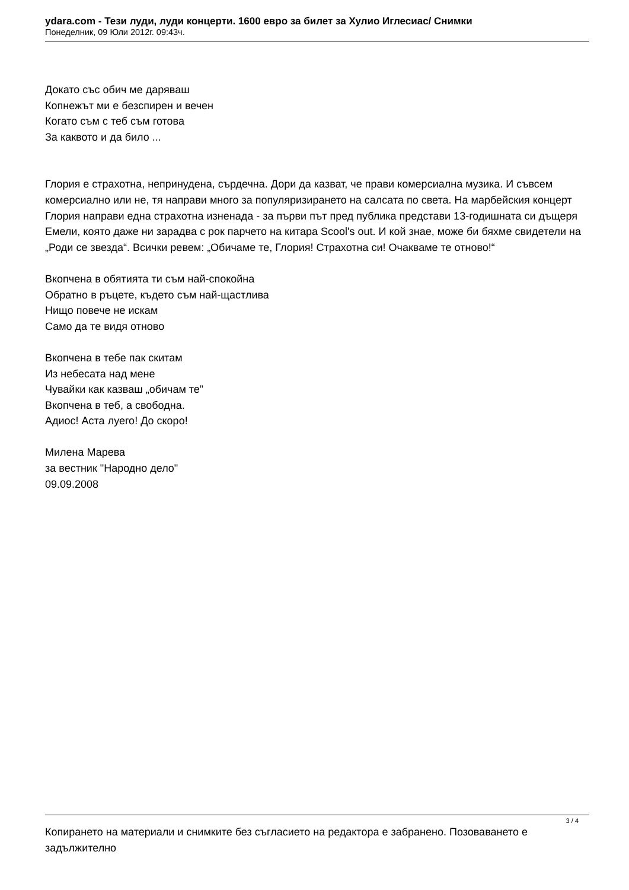ydara.com - Тези луди, луди концерти. 1600 евро за билет за Хулио Иглесиас/ Снимки
Понеделник, 09 Юли 2012г. 09:43ч.
Докато със обич ме даряваш
Копнежът ми е безспирен и вечен
Когато съм с теб съм готова
За каквото и да било ...
Глория е страхотна, непринудена, сърдечна. Дори да казват, че прави комерсиална музика. И съвсем комерсиално или не, тя направи много за популяризирането на салсата по света. На марбейския концерт Глория направи една страхотна изненада - за първи път пред публика представи 13-годишната си дъщеря Емели, която даже ни зарадва с рок парчето на китара Scool's out. И кой знае, може би бяхме свидетели на „Роди се звезда“. Всички ревем: „Обичаме те, Глория! Страхотна си! Очакваме те отново!“
Вкопчена в обятията ти съм най-спокойна
Обратно в ръцете, където съм най-щастлива
Нищо повече не искам
Само да те видя отново
Вкопчена в тебе пак скитам
Из небесата над мене
Чувайки как казваш „обичам те”
Вкопчена в теб, а свободна.
Адиос! Аста луего! До скоро!
Милена Марева
за вестник "Народно дело"
09.09.2008
Копирането на материали и снимките без съгласието на редактора е забранено. Позоваването е задължително
3 / 4